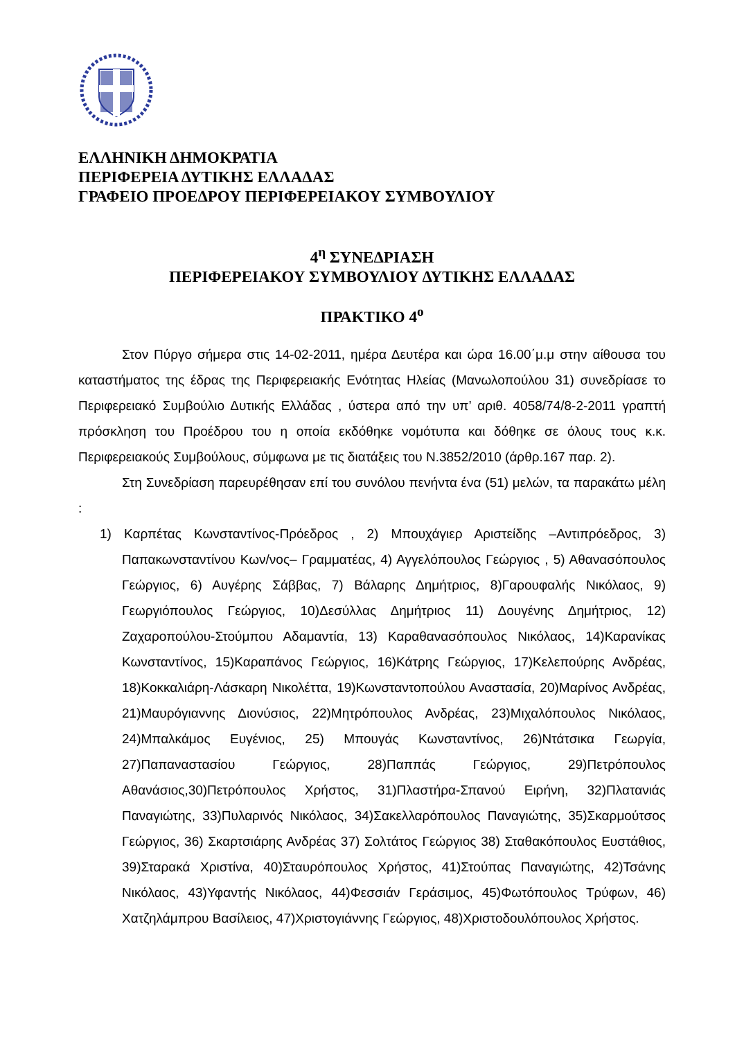ΕΛΛΗΝΙΚΗ ΔΗΜΟΚΡΑΤΙΑ
ΠΕΡΙΦΕΡΕΙΑ ΔΥΤΙΚΗΣ ΕΛΛΑΔΑΣ
ΓΡΑΦΕΙΟ ΠΡΟΕΔΡΟΥ ΠΕΡΙΦΕΡΕΙΑΚΟΥ ΣΥΜΒΟΥΛΙΟΥ
4<sup>η</sup> ΣΥΝΕΔΡΙΑΣΗ
ΠΕΡΙΦΕΡΕΙΑΚΟΥ ΣΥΜΒΟΥΛΙΟΥ ΔΥΤΙΚΗΣ ΕΛΛΑΔΑΣ
ΠΡΑΚΤΙΚΟ 4<sup>ο</sup>
Στον Πύργο σήμερα στις 14-02-2011, ημέρα Δευτέρα και ώρα 16.00΄μ.μ στην αίθουσα του καταστήματος της έδρας της Περιφερειακής Ενότητας Ηλείας (Μανωλοπούλου 31) συνεδρίασε το Περιφερειακό Συμβούλιο Δυτικής Ελλάδας , ύστερα από την υπ’ αριθ. 4058/74/8-2-2011 γραπτή πρόσκληση του Προέδρου του η οποία εκδόθηκε νομότυπα και δόθηκε σε όλους τους κ.κ. Περιφερειακούς Συμβούλους, σύμφωνα με τις διατάξεις του Ν.3852/2010 (άρθρ.167 παρ. 2).
Στη Συνεδρίαση παρευρέθησαν επί του συνόλου πενήντα ένα (51) μελών, τα παρακάτω μέλη :
1) Καρπέτας Κωνσταντίνος-Πρόεδρος , 2) Μπουχάγιερ Αριστείδης –Αντιπρόεδρος, 3) Παπακωνσταντίνου Κων/νος– Γραμματέας, 4) Αγγελόπουλος Γεώργιος , 5) Αθανασόπουλος Γεώργιος, 6) Αυγέρης Σάββας, 7) Βάλαρης Δημήτριος, 8)Γαρουφαλής Νικόλαος, 9) Γεωργιόπουλος Γεώργιος, 10)Δεσύλλας Δημήτριος 11) Δουγένης Δημήτριος, 12) Ζαχαροπούλου-Στούμπου Αδαμαντία, 13) Καραθανασόπουλος Νικόλαος, 14)Καρανίκας Κωνσταντίνος, 15)Καραπάνος Γεώργιος, 16)Κάτρης Γεώργιος, 17)Κελεπούρης Ανδρέας, 18)Κοκκαλιάρη-Λάσκαρη Νικολέττα, 19)Κωνσταντοπούλου Αναστασία, 20)Μαρίνος Ανδρέας, 21)Μαυρόγιαννης Διονύσιος, 22)Μητρόπουλος Ανδρέας, 23)Μιχαλόπουλος Νικόλαος, 24)Μπαλκάμος Ευγένιος, 25) Μπουγάς Κωνσταντίνος, 26)Ντάτσικα Γεωργία, 27)Παπαναστασίου Γεώργιος, 28)Παππάς Γεώργιος, 29)Πετρόπουλος Αθανάσιος,30)Πετρόπουλος Χρήστος, 31)Πλαστήρα-Σπανού Ειρήνη, 32)Πλατανιάς Παναγιώτης, 33)Πυλαρινός Νικόλαος, 34)Σακελλαρόπουλος Παναγιώτης, 35)Σκαρμούτσος Γεώργιος, 36) Σκαρτσιάρης Ανδρέας 37) Σολτάτος Γεώργιος 38) Σταθακόπουλος Ευστάθιος, 39)Σταρακά Χριστίνα, 40)Σταυρόπουλος Χρήστος, 41)Στούπας Παναγιώτης, 42)Τσάνης Νικόλαος, 43)Υφαντής Νικόλαος, 44)Φεσσιάν Γεράσιμος, 45)Φωτόπουλος Τρύφων, 46) Χατζηλάμπρου Βασίλειος, 47)Χριστογιάννης Γεώργιος, 48)Χριστοδουλόπουλος Χρήστος.